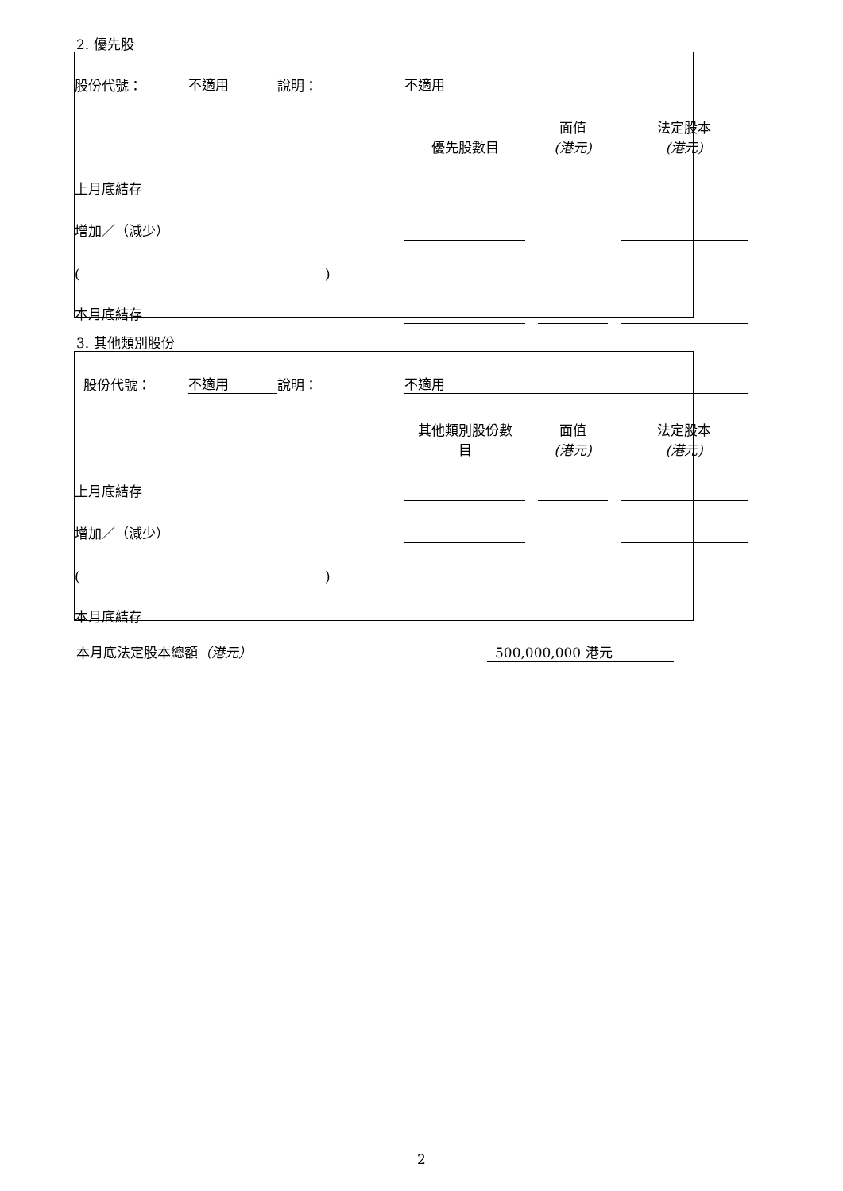2. 優先股
| 股份代號： | 不適用 | 說明： | | 不適用 | | | | | |
| | | | | 優先股數目 | | 面值 (港元) | | 法定股本 (港元) | |
| 上月底結存 | | | | | | | | | |
| 增加／（減少） | | | | | | | | | |
| ( | | | ) | | | | | | |
| 本月底結存 | | | | | | | | | |
3. 其他類別股份
| 股份代號： | 不適用 | 說明： | | 不適用 | | | | | |
| | | | | 其他類別股份數 目 | | 面值 (港元) | | 法定股本 (港元) | |
| 上月底結存 | | | | | | | | | |
| 增加／（減少） | | | | | | | | | |
| ( | | | ) | | | | | | |
| 本月底結存 | | | | | | | | | |
本月底法定股本總額（港元） 500,000,000 港元
2